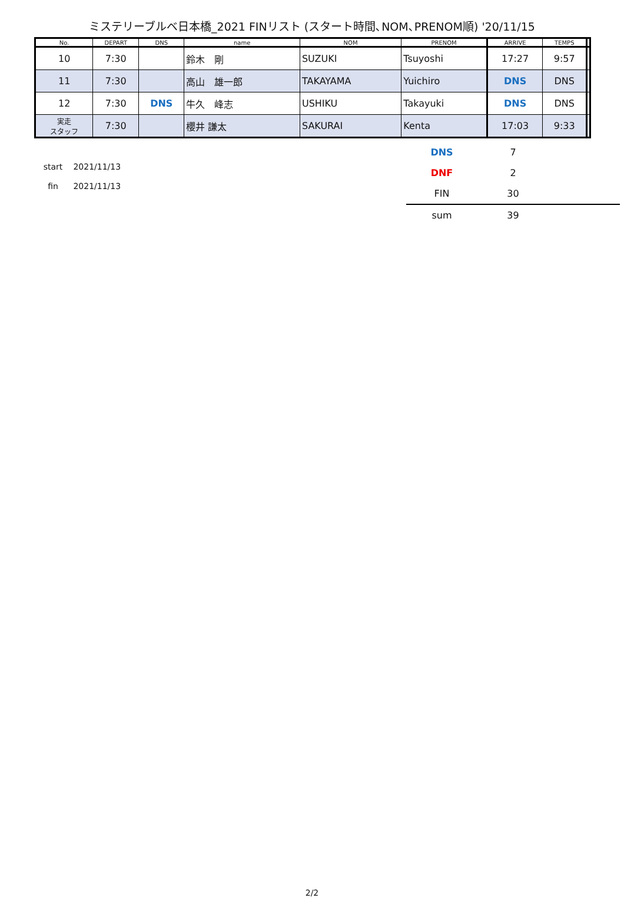ミステリーブルベ日本橋_2021 FINリスト (スタート時間､NOM､PRENOM順) '20/11/15
| No. | DEPART | DNS | name | NOM | PRENOM | ARRIVE | TEMPS | |
| --- | --- | --- | --- | --- | --- | --- | --- | --- |
| 10 | 7:30 | | 鈴木 剛 | SUZUKI | Tsuyoshi | 17:27 | 9:57 | |
| 11 | 7:30 | | 高山 雄一郎 | TAKAYAMA | Yuichiro | DNS | DNS | |
| 12 | 7:30 | DNS | 牛久 峰志 | USHIKU | Takayuki | DNS | DNS | |
| 実走 スタッフ | 7:30 | | 櫻井 謙太 | SAKURAI | Kenta | 17:03 | 9:33 | |
start 2021/11/13
fin 2021/11/13
| DNS | 7 | |
| DNF | 2 | |
| FIN | 30 | |
| sum | 39 | |
2/2